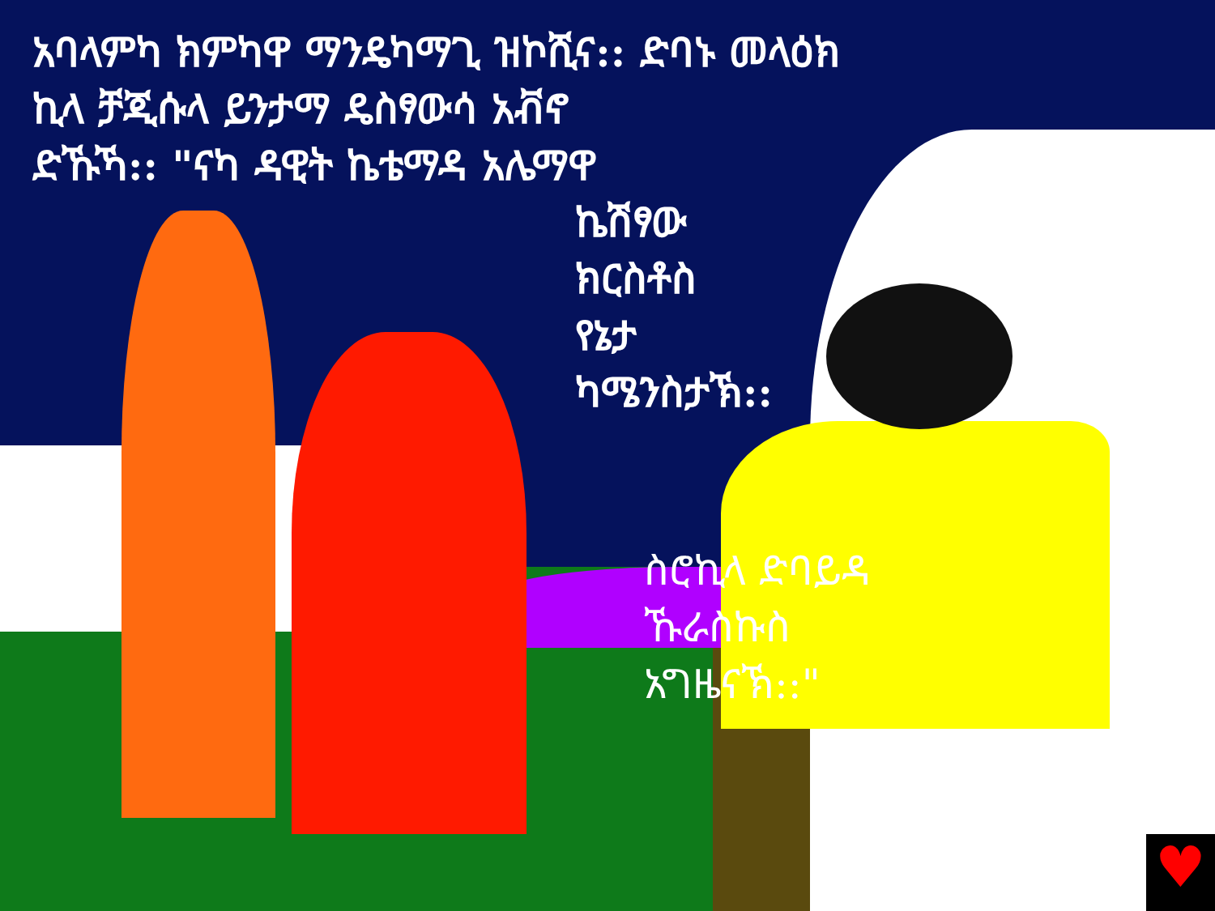♥
አባላምካ ክምካዋ ማንዴካማጊ ዝኮሺና:: ድባኑ መላዕክ
ኪላ ቻጂሱላ ይንታማ ዴስፃውሳ አቭኖ
ድኹኻ:: "ናካ ዳዊት ኬቴማዳ አሌማዋ
ኬሽፃው
ክርስቶስ
የኔታ
ካሜንስታኽ::
ስሮኪላ ድባይዳ
ኹራስኩስ
አግዜናኽ::"